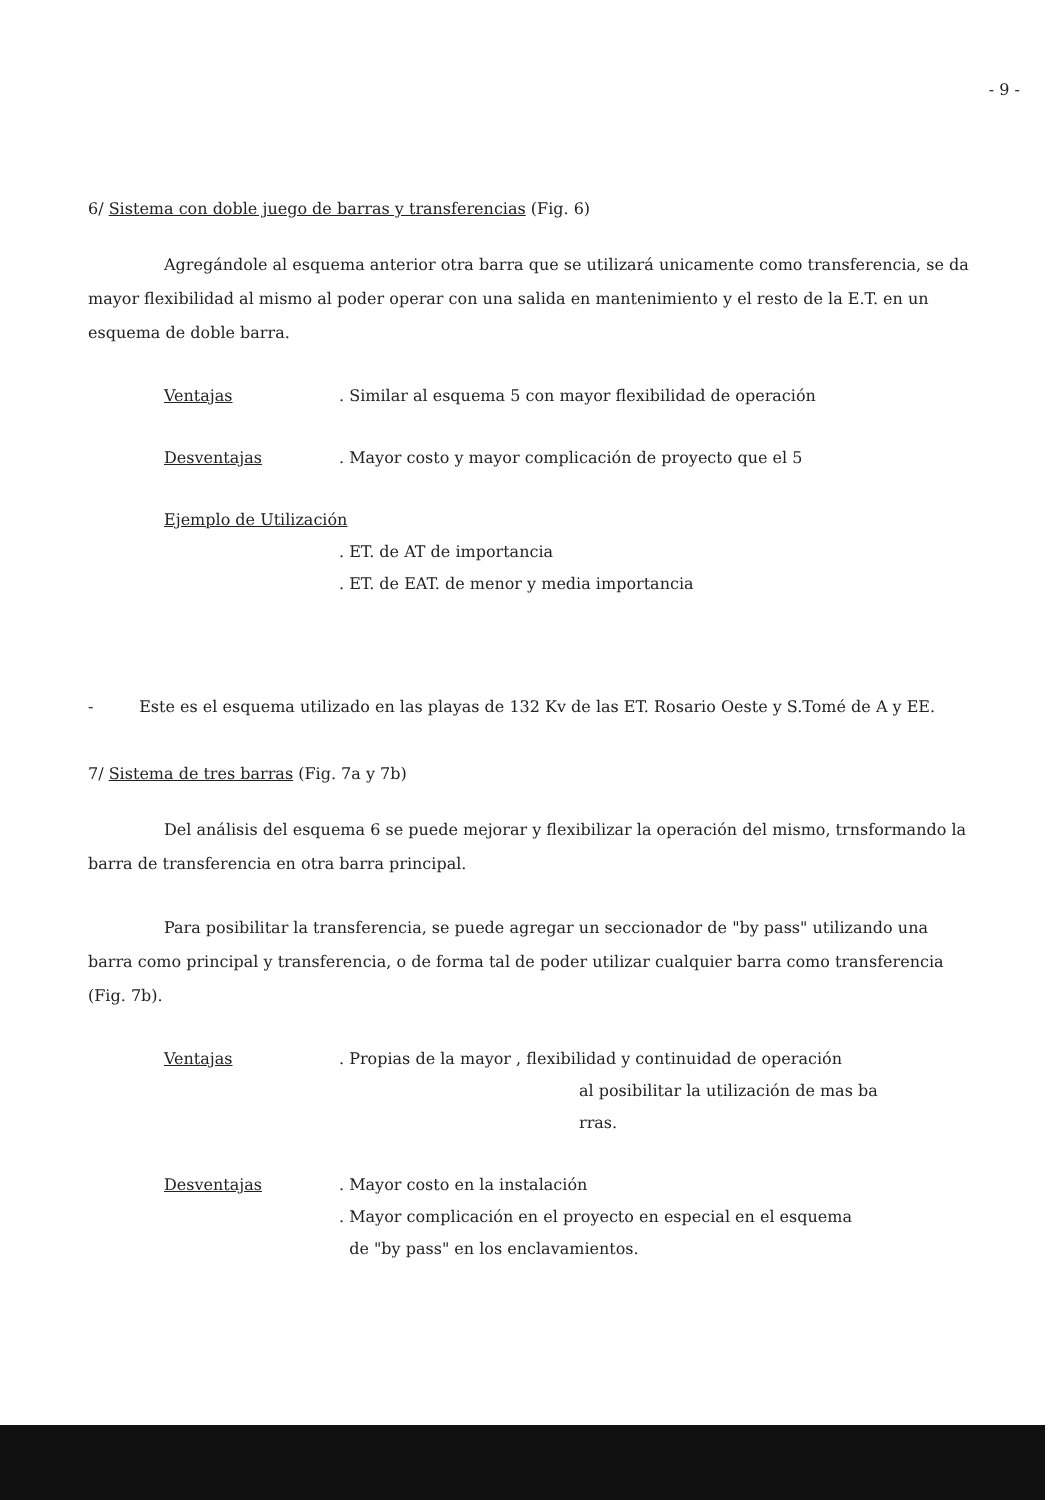- 9 -
6/ Sistema con doble juego de barras y transferencias (Fig. 6)
Agregándole al esquema anterior otra barra que se utilizará unicamente como transferencia, se da mayor flexibilidad al mismo al poder operar con una salida en mantenimiento y el resto de la E.T. en un esquema de doble barra.
Ventajas . Similar al esquema 5 con mayor flexibilidad de operación
Desventajas . Mayor costo y mayor complicación de proyecto que el 5
Ejemplo de Utilización
. ET. de AT de importancia
. ET. de EAT. de menor y media importancia
- Este es el esquema utilizado en las playas de 132 Kv de las ET. Rosario Oeste y S.Tomé de A y EE.
7/ Sistema de tres barras (Fig. 7a y 7b)
Del análisis del esquema 6 se puede mejorar y flexibilizar la operación del mismo, trnsformando la barra de transferencia en otra barra principal.
Para posibilitar la transferencia, se puede agregar un seccionador de "by pass" utilizando una barra como principal y transferencia, o de forma tal de poder utilizar cualquier barra como transferencia (Fig. 7b).
Ventajas . Propias de la mayor , flexibilidad y continuidad de operación
al posibilitar la utilización de mas ba
rras.
Desventajas . Mayor costo en la instalación
. Mayor complicación en el proyecto en especial en el esquema
de "by pass" en los enclavamientos.